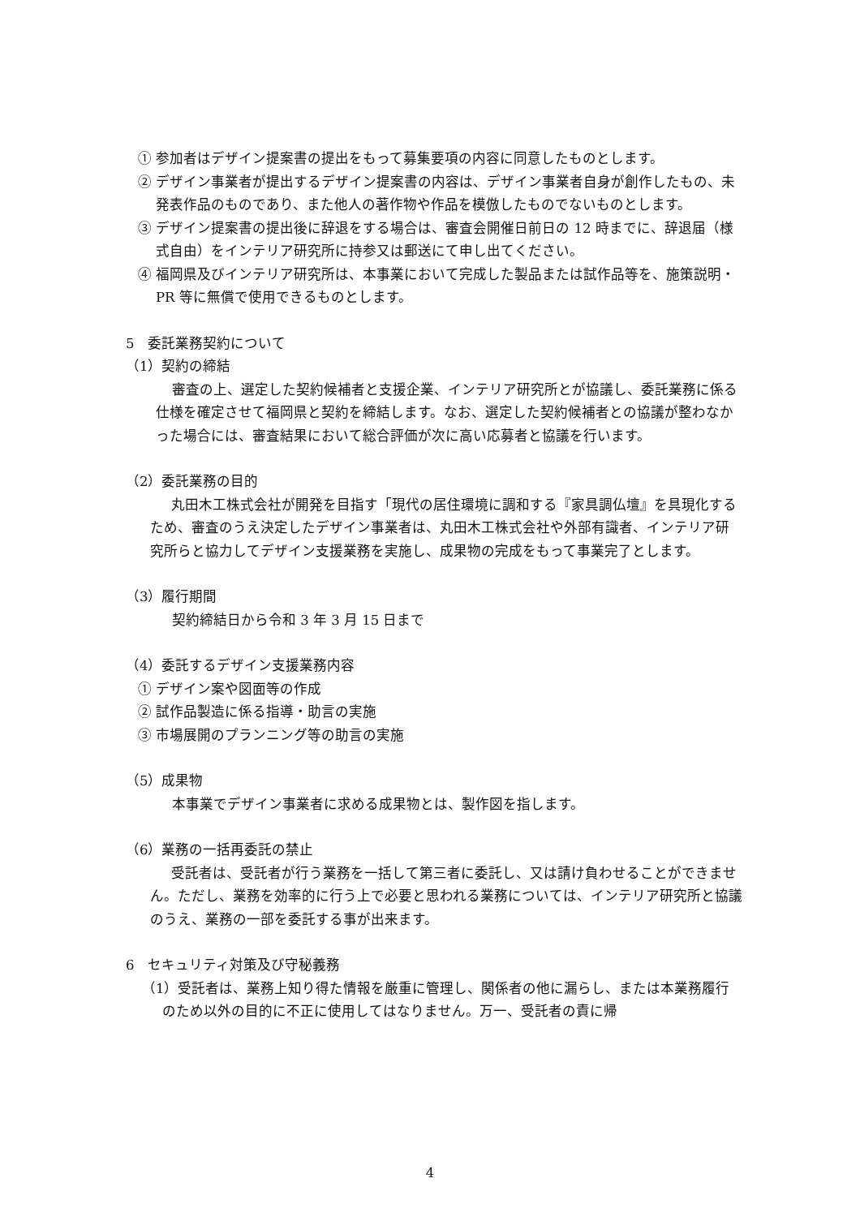① 参加者はデザイン提案書の提出をもって募集要項の内容に同意したものとします。
② デザイン事業者が提出するデザイン提案書の内容は、デザイン事業者自身が創作したもの、未発表作品のものであり、また他人の著作物や作品を模倣したものでないものとします。
③ デザイン提案書の提出後に辞退をする場合は、審査会開催日前日の 12 時までに、辞退届（様式自由）をインテリア研究所に持参又は郵送にて申し出てください。
④ 福岡県及びインテリア研究所は、本事業において完成した製品または試作品等を、施策説明・PR 等に無償で使用できるものとします。
5　委託業務契約について
（1）契約の締結
審査の上、選定した契約候補者と支援企業、インテリア研究所とが協議し、委託業務に係る仕様を確定させて福岡県と契約を締結します。なお、選定した契約候補者との協議が整わなかった場合には、審査結果において総合評価が次に高い応募者と協議を行います。
（2）委託業務の目的
丸田木工株式会社が開発を目指す「現代の居住環境に調和する『家具調仏壇』を具現化するため、審査のうえ決定したデザイン事業者は、丸田木工株式会社や外部有識者、インテリア研究所らと協力してデザイン支援業務を実施し、成果物の完成をもって事業完了とします。
（3）履行期間
契約締結日から令和 3 年 3 月 15 日まで
（4）委託するデザイン支援業務内容
① デザイン案や図面等の作成
② 試作品製造に係る指導・助言の実施
③ 市場展開のプランニング等の助言の実施
（5）成果物
本事業でデザイン事業者に求める成果物とは、製作図を指します。
（6）業務の一括再委託の禁止
受託者は、受託者が行う業務を一括して第三者に委託し、又は請け負わせることができません。ただし、業務を効率的に行う上で必要と思われる業務については、インテリア研究所と協議のうえ、業務の一部を委託する事が出来ます。
6　セキュリティ対策及び守秘義務
（1）受託者は、業務上知り得た情報を厳重に管理し、関係者の他に漏らし、または本業務履行のため以外の目的に不正に使用してはなりません。万一、受託者の責に帰
4